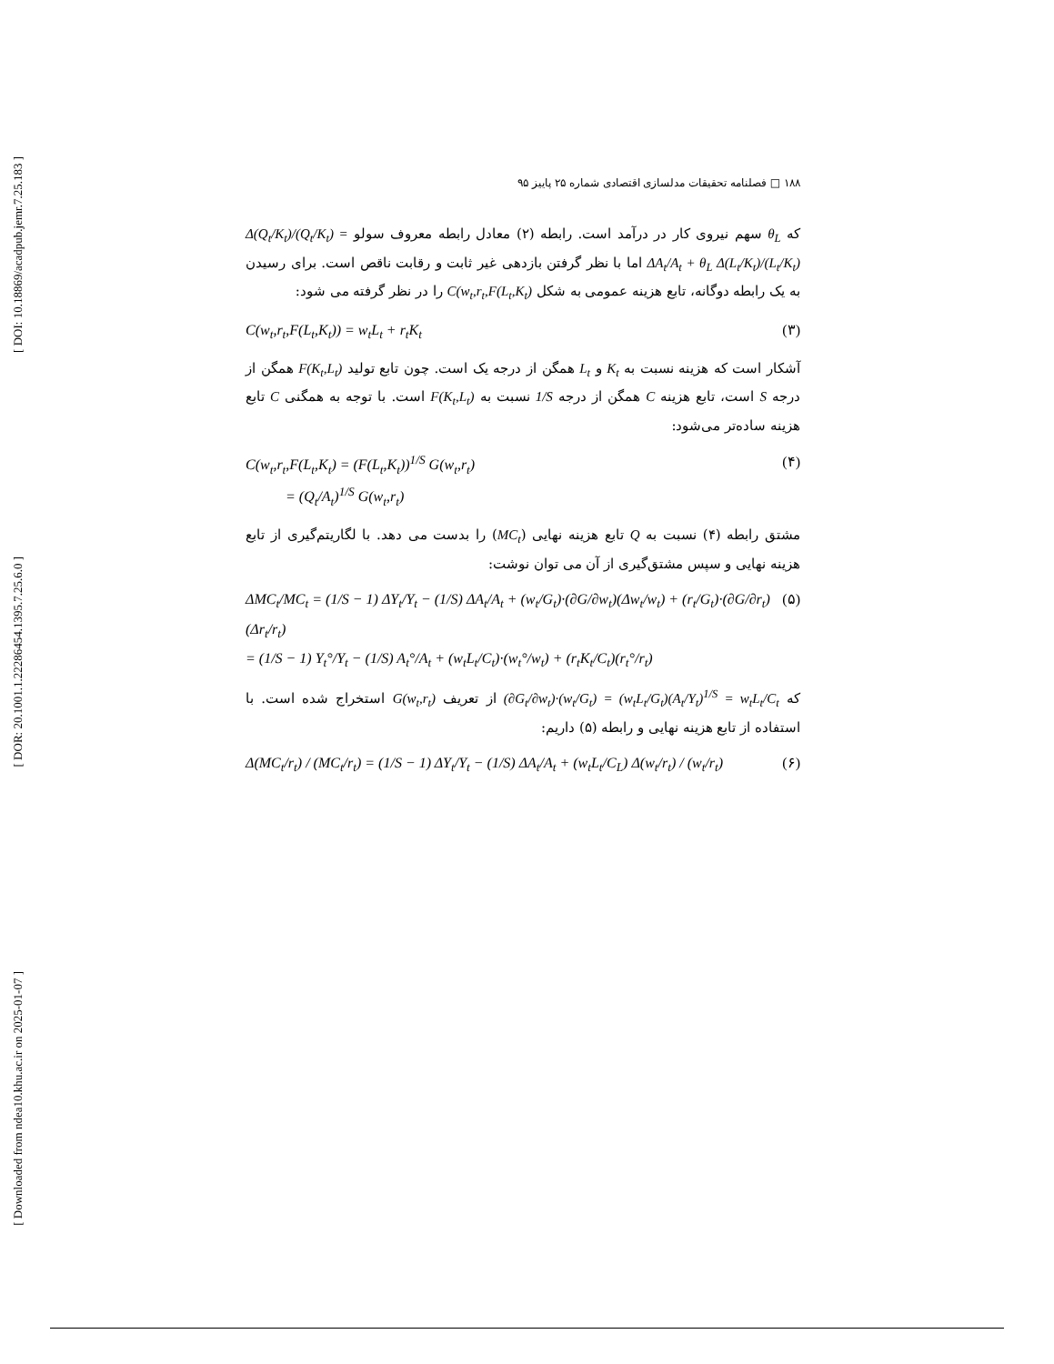[ DOI: 10.18869/acadpub.jemr.7.25.183 ]
[ DOR: 20.1001.1.22286454.1395.7.25.6.0 ]
[ Downloaded from ndea10.khu.ac.ir on 2025-01-07 ]
۱۸۸ □ فصلنامه تحقیقات مدلسازی اقتصادی شماره ۲۵ پاییز ۹۵
که θ<sub>L</sub> سهم نیروی کار در درآمد است. رابطه (۲) معادل رابطه معروف سولو Δ(Q<sub>t</sub>/K<sub>t</sub>)/(Q<sub>t</sub>/K<sub>t</sub>) = ΔA<sub>t</sub>/A<sub>t</sub> + θ<sub>L</sub> Δ(L<sub>t</sub>/K<sub>t</sub>)/(L<sub>t</sub>/K<sub>t</sub>) اما با نظر گرفتن بازدهی غیر ثابت و رقابت ناقص است. برای رسیدن به یک رابطه دوگانه، تابع هزینه عمومی به شکل C(w<sub>t</sub>,r<sub>t</sub>,F(L<sub>t</sub>,K<sub>t</sub>) را در نظر گرفته می شود:
C(w<sub>t</sub>,r<sub>t</sub>,F(L<sub>t</sub>,K<sub>t</sub>)) = w<sub>t</sub>L<sub>t</sub> + r<sub>t</sub>K<sub>t</sub> (۳)
آشکار است که هزینه نسبت به K<sub>t</sub> و L<sub>t</sub> همگن از درجه یک است. چون تابع تولید F(K<sub>t</sub>,L<sub>t</sub>) همگن از درجه S است، تابع هزینه C همگن از درجه 1/S نسبت به F(K<sub>t</sub>,L<sub>t</sub>) است. با توجه به همگنی C تابع هزینه ساده‌تر می‌شود:
C(w<sub>t</sub>,r<sub>t</sub>,F(L<sub>t</sub>,K<sub>t</sub>) = (F(L<sub>t</sub>,K<sub>t</sub>))<sup>1/S</sup> G(w<sub>t</sub>,r<sub>t</sub>)
= (Q<sub>t</sub>/A<sub>t</sub>)<sup>1/S</sup> G(w<sub>t</sub>,r<sub>t</sub>) (۴)
مشتق رابطه (۴) نسبت به Q تابع هزینه نهایی (MC<sub>t</sub>) را بدست می دهد. با لگاریتم‌گیری از تابع هزینه نهایی و سپس مشتق‌گیری از آن می توان نوشت:
ΔMC<sub>t</sub>/MC<sub>t</sub> = (1/S − 1) ΔY<sub>t</sub>/Y<sub>t</sub> − (1/S) ΔA<sub>t</sub>/A<sub>t</sub> + (w<sub>t</sub>/G<sub>t</sub>)·(∂G/∂w<sub>t</sub>)(Δw<sub>t</sub>/w<sub>t</sub>) + (r<sub>t</sub>/G<sub>t</sub>)·(∂G/∂r<sub>t</sub>)(Δr<sub>t</sub>/r<sub>t</sub>)
= (1/S − 1) Y<sub>t</sub>°/Y<sub>t</sub> − (1/S) A<sub>t</sub>°/A<sub>t</sub> + (w<sub>t</sub>L<sub>t</sub>/C<sub>t</sub>)·(w<sub>t</sub>°/w<sub>t</sub>) + (r<sub>t</sub>K<sub>t</sub>/C<sub>t</sub>)(r<sub>t</sub>°/r<sub>t</sub>) (۵)
که (∂G<sub>t</sub>/∂w<sub>t</sub>)·(w<sub>t</sub>/G<sub>t</sub>) = (w<sub>t</sub>L<sub>t</sub>/G<sub>t</sub>)(A<sub>t</sub>/Y<sub>t</sub>)<sup>1/S</sup> = w<sub>t</sub>L<sub>t</sub>/C<sub>t</sub> از تعریف G(w<sub>t</sub>,r<sub>t</sub>) استخراج شده است. با استفاده از تابع هزینه نهایی و رابطه (۵) داریم:
Δ(MC<sub>t</sub>/r<sub>t</sub>) / (MC<sub>t</sub>/r<sub>t</sub>) = (1/S − 1) ΔY<sub>t</sub>/Y<sub>t</sub> − (1/S) ΔA<sub>t</sub>/A<sub>t</sub> + (w<sub>t</sub>L<sub>t</sub>/C<sub>L</sub>) Δ(w<sub>t</sub>/r<sub>t</sub>) / (w<sub>t</sub>/r<sub>t</sub>) (۶)